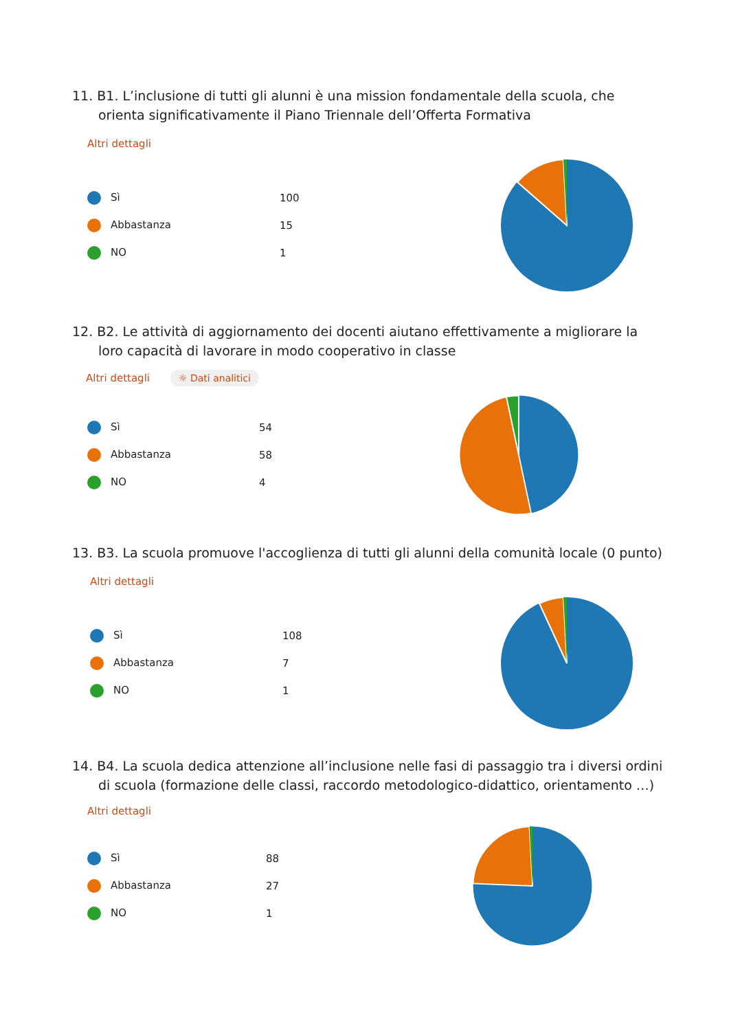11. B1. L’inclusione di tutti gli alunni è una mission fondamentale della scuola, che orienta significativamente il Piano Triennale dell’Offerta Formativa
Altri dettagli
| Sì | 100 |
| Abbastanza | 15 |
| NO | 1 |
12. B2. Le attività di aggiornamento dei docenti aiutano effettivamente a migliorare la loro capacità di lavorare in modo cooperativo in classe
Altri dettagli ☼ Dati analitici
| Sì | 54 |
| Abbastanza | 58 |
| NO | 4 |
13. B3. La scuola promuove l'accoglienza di tutti gli alunni della comunità locale (0 punto)
Altri dettagli
| Sì | 108 |
| Abbastanza | 7 |
| NO | 1 |
14. B4. La scuola dedica attenzione all’inclusione nelle fasi di passaggio tra i diversi ordini di scuola (formazione delle classi, raccordo metodologico-didattico, orientamento …)
Altri dettagli
| Sì | 88 |
| Abbastanza | 27 |
| NO | 1 |